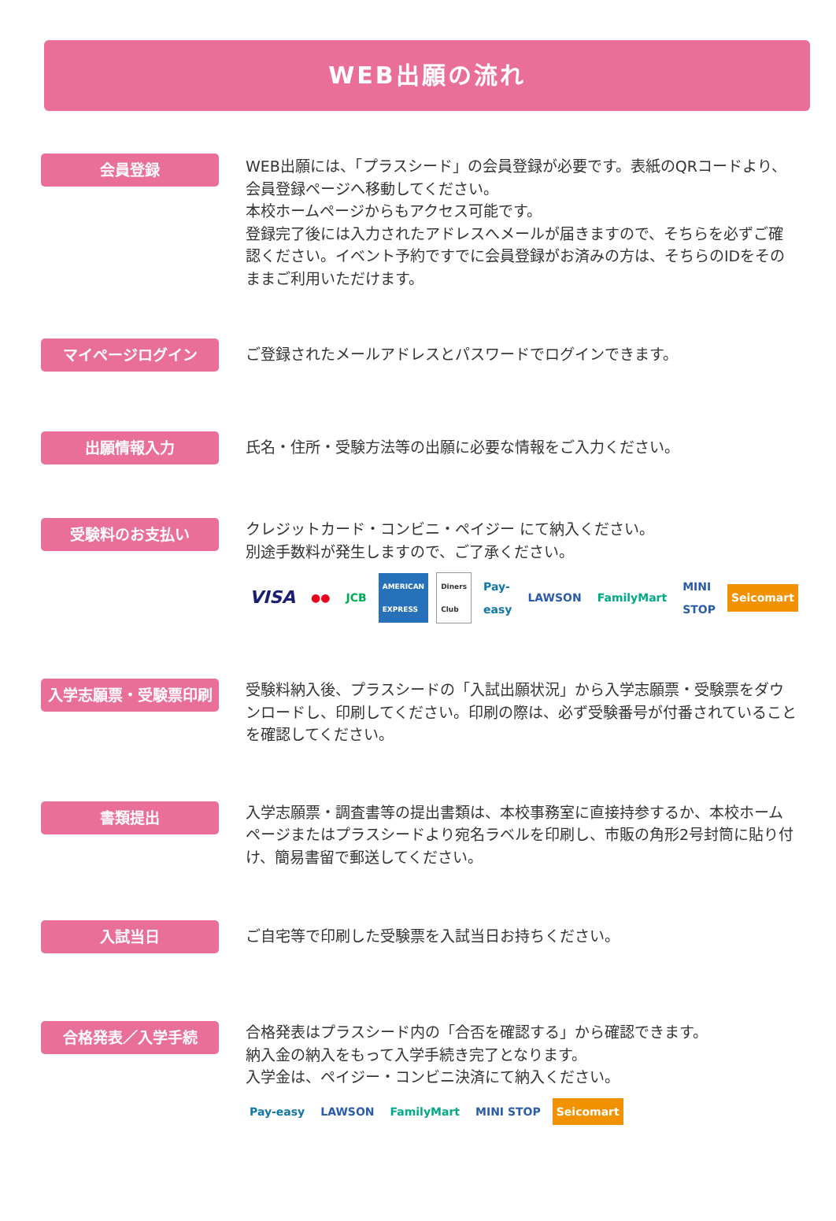WEB出願の流れ
会員登録
WEB出願には、「プラスシード」の会員登録が必要です。表紙のQRコードより、会員登録ページへ移動してください。
本校ホームページからもアクセス可能です。
登録完了後には入力されたアドレスへメールが届きますので、そちらを必ずご確認ください。イベント予約ですでに会員登録がお済みの方は、そちらのIDをそのままご利用いただけます。
マイページログイン
ご登録されたメールアドレスとパスワードでログインできます。
出願情報入力
氏名・住所・受験方法等の出願に必要な情報をご入力ください。
受験料のお支払い
クレジットカード・コンビニ・ペイジー にて納入ください。
別途手数料が発生しますので、ご了承ください。
VISA ●● JCB AMERICAN EXPRESS Diners Club Pay-easy LAWSON FamilyMart MINI STOP Seicomart
入学志願票・受験票印刷
受験料納入後、プラスシードの「入試出願状況」から入学志願票・受験票をダウンロードし、印刷してください。印刷の際は、必ず受験番号が付番されていることを確認してください。
書類提出
入学志願票・調査書等の提出書類は、本校事務室に直接持参するか、本校ホームページまたはプラスシードより宛名ラベルを印刷し、市販の角形2号封筒に貼り付け、簡易書留で郵送してください。
入試当日
ご自宅等で印刷した受験票を入試当日お持ちください。
合格発表／入学手続
合格発表はプラスシード内の「合否を確認する」から確認できます。
納入金の納入をもって入学手続き完了となります。
入学金は、ペイジー・コンビニ決済にて納入ください。
Pay-easy LAWSON FamilyMart MINI STOP Seicomart